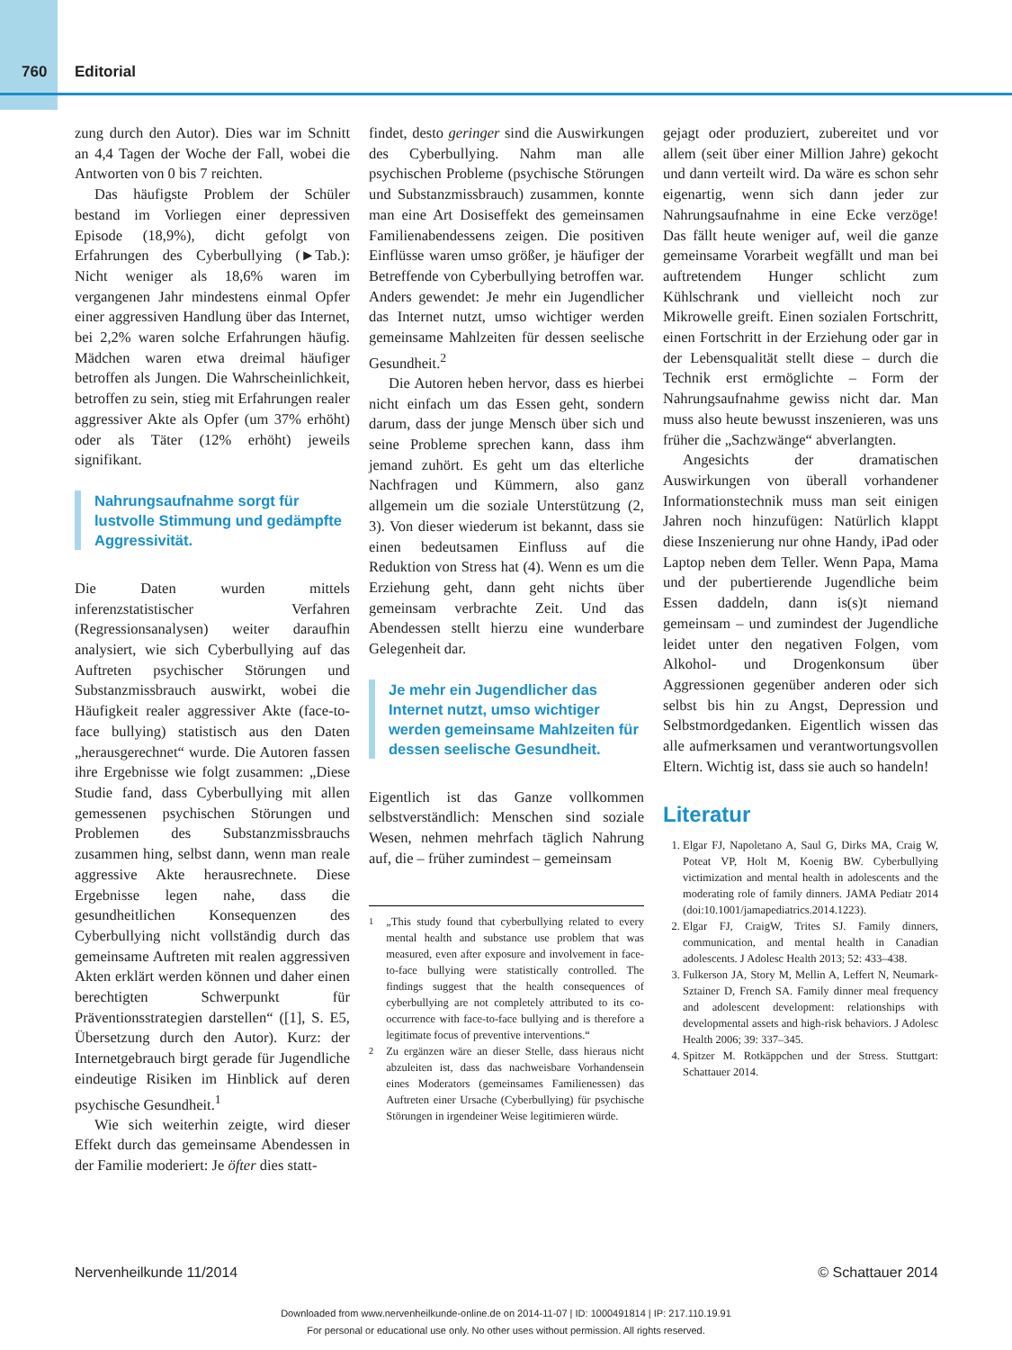760 Editorial
zung durch den Autor). Dies war im Schnitt an 4,4 Tagen der Woche der Fall, wobei die Antworten von 0 bis 7 reichten.
Das häufigste Problem der Schüler bestand im Vorliegen einer depressiven Episode (18,9%), dicht gefolgt von Erfahrungen des Cyberbullying (►Tab.): Nicht weniger als 18,6% waren im vergangenen Jahr mindestens einmal Opfer einer aggressiven Handlung über das Internet, bei 2,2% waren solche Erfahrungen häufig. Mädchen waren etwa dreimal häufiger betroffen als Jungen. Die Wahrscheinlichkeit, betroffen zu sein, stieg mit Erfahrungen realer aggressiver Akte als Opfer (um 37% erhöht) oder als Täter (12% erhöht) jeweils signifikant.
Nahrungsaufnahme sorgt für lustvolle Stimmung und gedämpfte Aggressivität.
Die Daten wurden mittels inferenzstatistischer Verfahren (Regressionsanalysen) weiter daraufhin analysiert, wie sich Cyberbullying auf das Auftreten psychischer Störungen und Substanzmissbrauch auswirkt, wobei die Häufigkeit realer aggressiver Akte (face-to-face bullying) statistisch aus den Daten „herausgerechnet“ wurde. Die Autoren fassen ihre Ergebnisse wie folgt zusammen: „Diese Studie fand, dass Cyberbullying mit allen gemessenen psychischen Störungen und Problemen des Substanzmissbrauchs zusammen hing, selbst dann, wenn man reale aggressive Akte herausrechnete. Diese Ergebnisse legen nahe, dass die gesundheitlichen Konsequenzen des Cyberbullying nicht vollständig durch das gemeinsame Auftreten mit realen aggressiven Akten erklärt werden können und daher einen berechtigten Schwerpunkt für Präventionsstrategien darstellen“ ([1], S. E5, Übersetzung durch den Autor). Kurz: der Internetgebrauch birgt gerade für Jugendliche eindeutige Risiken im Hinblick auf deren psychische Gesundheit.<sup>1</sup>
Wie sich weiterhin zeigte, wird dieser Effekt durch das gemeinsame Abendessen in der Familie moderiert: Je öfter dies statt-
findet, desto geringer sind die Auswirkungen des Cyberbullying. Nahm man alle psychischen Probleme (psychische Störungen und Substanzmissbrauch) zusammen, konnte man eine Art Dosiseffekt des gemeinsamen Familienabendessens zeigen. Die positiven Einflüsse waren umso größer, je häufiger der Betreffende von Cyberbullying betroffen war. Anders gewendet: Je mehr ein Jugendlicher das Internet nutzt, umso wichtiger werden gemeinsame Mahlzeiten für dessen seelische Gesundheit.<sup>2</sup>
Die Autoren heben hervor, dass es hierbei nicht einfach um das Essen geht, sondern darum, dass der junge Mensch über sich und seine Probleme sprechen kann, dass ihm jemand zuhört. Es geht um das elterliche Nachfragen und Kümmern, also ganz allgemein um die soziale Unterstützung (2, 3). Von dieser wiederum ist bekannt, dass sie einen bedeutsamen Einfluss auf die Reduktion von Stress hat (4). Wenn es um die Erziehung geht, dann geht nichts über gemeinsam verbrachte Zeit. Und das Abendessen stellt hierzu eine wunderbare Gelegenheit dar.
Je mehr ein Jugendlicher das Internet nutzt, umso wichtiger werden gemeinsame Mahlzeiten für dessen seelische Gesundheit.
Eigentlich ist das Ganze vollkommen selbstverständlich: Menschen sind soziale Wesen, nehmen mehrfach täglich Nahrung auf, die – früher zumindest – gemeinsam
<sup>1</sup> „This study found that cyberbullying related to every mental health and substance use problem that was measured, even after exposure and involvement in face-to-face bullying were statistically controlled. The findings suggest that the health consequences of cyberbullying are not completely attributed to its co-occurrence with face-to-face bullying and is therefore a legitimate focus of preventive interventions.“
<sup>2</sup> Zu ergänzen wäre an dieser Stelle, dass hieraus nicht abzuleiten ist, dass das nachweisbare Vorhandensein eines Moderators (gemeinsames Familienessen) das Auftreten einer Ursache (Cyberbullying) für psychische Störungen in irgendeiner Weise legitimieren würde.
gejagt oder produziert, zubereitet und vor allem (seit über einer Million Jahre) gekocht und dann verteilt wird. Da wäre es schon sehr eigenartig, wenn sich dann jeder zur Nahrungsaufnahme in eine Ecke verzöge! Das fällt heute weniger auf, weil die ganze gemeinsame Vorarbeit wegfällt und man bei auftretendem Hunger schlicht zum Kühlschrank und vielleicht noch zur Mikrowelle greift. Einen sozialen Fortschritt, einen Fortschritt in der Erziehung oder gar in der Lebensqualität stellt diese – durch die Technik erst ermöglichte – Form der Nahrungsaufnahme gewiss nicht dar. Man muss also heute bewusst inszenieren, was uns früher die „Sachzwänge“ abverlangten.
Angesichts der dramatischen Auswirkungen von überall vorhandener Informationstechnik muss man seit einigen Jahren noch hinzufügen: Natürlich klappt diese Inszenierung nur ohne Handy, iPad oder Laptop neben dem Teller. Wenn Papa, Mama und der pubertierende Jugendliche beim Essen daddeln, dann is(s)t niemand gemeinsam – und zumindest der Jugendliche leidet unter den negativen Folgen, vom Alkohol- und Drogenkonsum über Aggressionen gegenüber anderen oder sich selbst bis hin zu Angst, Depression und Selbstmordgedanken. Eigentlich wissen das alle aufmerksamen und verantwortungsvollen Eltern. Wichtig ist, dass sie auch so handeln!
Literatur
1. Elgar FJ, Napoletano A, Saul G, Dirks MA, Craig W, Poteat VP, Holt M, Koenig BW. Cyberbullying victimization and mental health in adolescents and the moderating role of family dinners. JAMA Pediatr 2014 (doi:10.1001/jamapediatrics.2014.1223).
2. Elgar FJ, CraigW, Trites SJ. Family dinners, communication, and mental health in Canadian adolescents. J Adolesc Health 2013; 52: 433–438.
3. Fulkerson JA, Story M, Mellin A, Leffert N, Neumark-Sztainer D, French SA. Family dinner meal frequency and adolescent development: relationships with developmental assets and high-risk behaviors. J Adolesc Health 2006; 39: 337–345.
4. Spitzer M. Rotkäppchen und der Stress. Stuttgart: Schattauer 2014.
Nervenheilkunde 11/2014 © Schattauer 2014
Downloaded from www.nervenheilkunde-online.de on 2014-11-07 | ID: 1000491814 | IP: 217.110.19.91
For personal or educational use only. No other uses without permission. All rights reserved.